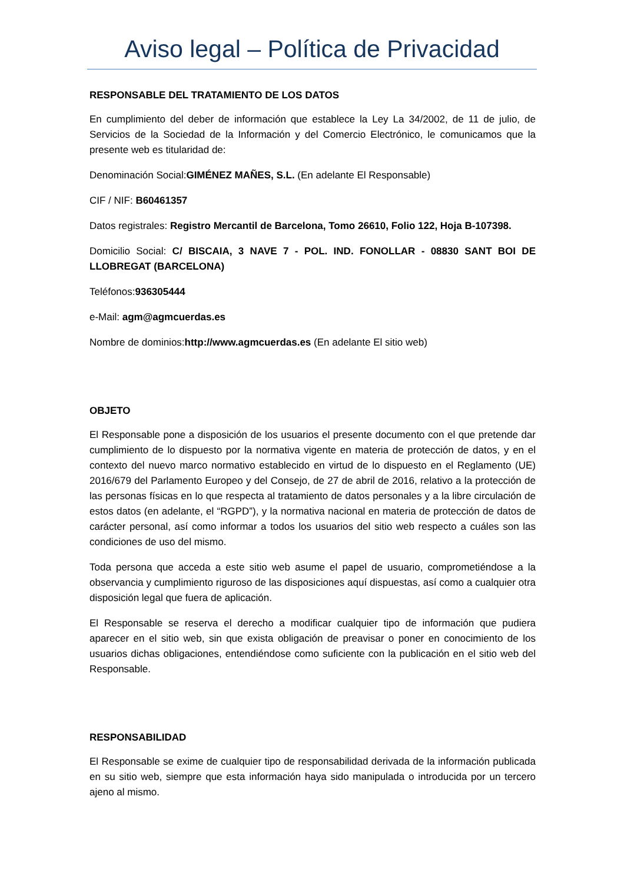Aviso legal – Política de Privacidad
RESPONSABLE DEL TRATAMIENTO DE LOS DATOS
En cumplimiento del deber de información que establece la Ley La 34/2002, de 11 de julio, de Servicios de la Sociedad de la Información y del Comercio Electrónico, le comunicamos que la presente web es titularidad de:
Denominación Social:GIMÉNEZ MAÑES, S.L. (En adelante El Responsable)
CIF / NIF: B60461357
Datos registrales: Registro Mercantil de Barcelona, Tomo 26610, Folio 122, Hoja B-107398.
Domicilio Social: C/ BISCAIA, 3 NAVE 7 - POL. IND. FONOLLAR - 08830 SANT BOI DE LLOBREGAT (BARCELONA)
Teléfonos:936305444
e-Mail: agm@agmcuerdas.es
Nombre de dominios:http://www.agmcuerdas.es (En adelante El sitio web)
OBJETO
El Responsable pone a disposición de los usuarios el presente documento con el que pretende dar cumplimiento de lo dispuesto por la normativa vigente en materia de protección de datos, y en el contexto del nuevo marco normativo establecido en virtud de lo dispuesto en el Reglamento (UE) 2016/679 del Parlamento Europeo y del Consejo, de 27 de abril de 2016, relativo a la protección de las personas físicas en lo que respecta al tratamiento de datos personales y a la libre circulación de estos datos (en adelante, el “RGPD”), y la normativa nacional en materia de protección de datos de carácter personal, así como informar a todos los usuarios del sitio web respecto a cuáles son las condiciones de uso del mismo.
Toda persona que acceda a este sitio web asume el papel de usuario, comprometiéndose a la observancia y cumplimiento riguroso de las disposiciones aquí dispuestas, así como a cualquier otra disposición legal que fuera de aplicación.
El Responsable se reserva el derecho a modificar cualquier tipo de información que pudiera aparecer en el sitio web, sin que exista obligación de preavisar o poner en conocimiento de los usuarios dichas obligaciones, entendiéndose como suficiente con la publicación en el sitio web del Responsable.
RESPONSABILIDAD
El Responsable se exime de cualquier tipo de responsabilidad derivada de la información publicada en su sitio web, siempre que esta información haya sido manipulada o introducida por un tercero ajeno al mismo.